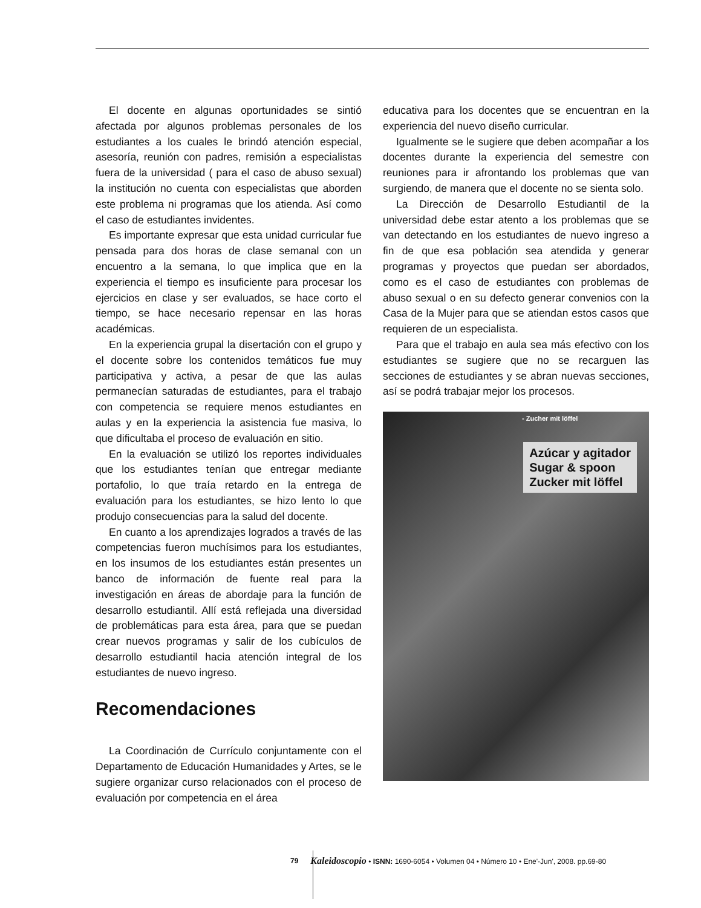El docente en algunas oportunidades se sintió afectada por algunos problemas personales de los estudiantes a los cuales le brindó atención especial, asesoría, reunión con padres, remisión a especialistas fuera de la universidad ( para el caso de abuso sexual) la institución no cuenta con especialistas que aborden este problema ni programas que los atienda. Así como el caso de estudiantes invidentes.
Es importante expresar que esta unidad curricular fue pensada para dos horas de clase semanal con un encuentro a la semana, lo que implica que en la experiencia el tiempo es insuficiente para procesar los ejercicios en clase y ser evaluados, se hace corto el tiempo, se hace necesario repensar en las horas académicas.
En la experiencia grupal la disertación con el grupo y el docente sobre los contenidos temáticos fue muy participativa y activa, a pesar de que las aulas permanecían saturadas de estudiantes, para el trabajo con competencia se requiere menos estudiantes en aulas y en la experiencia la asistencia fue masiva, lo que dificultaba el proceso de evaluación en sitio.
En la evaluación se utilizó los reportes individuales que los estudiantes tenían que entregar mediante portafolio, lo que traía retardo en la entrega de evaluación para los estudiantes, se hizo lento lo que produjo consecuencias para la salud del docente.
En cuanto a los aprendizajes logrados a través de las competencias fueron muchísimos para los estudiantes, en los insumos de los estudiantes están presentes un banco de información de fuente real para la investigación en áreas de abordaje para la función de desarrollo estudiantil. Allí está reflejada una diversidad de problemáticas para esta área, para que se puedan crear nuevos programas y salir de los cubículos de desarrollo estudiantil hacia atención integral de los estudiantes de nuevo ingreso.
Recomendaciones
La Coordinación de Currículo conjuntamente con el Departamento de Educación Humanidades y Artes, se le sugiere organizar curso relacionados con el proceso de evaluación por competencia en el área
educativa para los docentes que se encuentran en la experiencia del nuevo diseño curricular.
Igualmente se le sugiere que deben acompañar a los docentes durante la experiencia del semestre con reuniones para ir afrontando los problemas que van surgiendo, de manera que el docente no se sienta solo.
La Dirección de Desarrollo Estudiantil de la universidad debe estar atento a los problemas que se van detectando en los estudiantes de nuevo ingreso a fin de que esa población sea atendida y generar programas y proyectos que puedan ser abordados, como es el caso de estudiantes con problemas de abuso sexual o en su defecto generar convenios con la Casa de la Mujer para que se atiendan estos casos que requieren de un especialista.
Para que el trabajo en aula sea más efectivo con los estudiantes se sugiere que no se recarguen las secciones de estudiantes y se abran nuevas secciones, así se podrá trabajar mejor los procesos.
- Zucher mit löffel
Azúcar y agitador
Sugar & spoon
Zucker mit löffel
79 Kaleidoscopio • ISNN: 1690-6054 • Volumen 04 • Número 10 • Ene'-Jun', 2008. pp.69-80